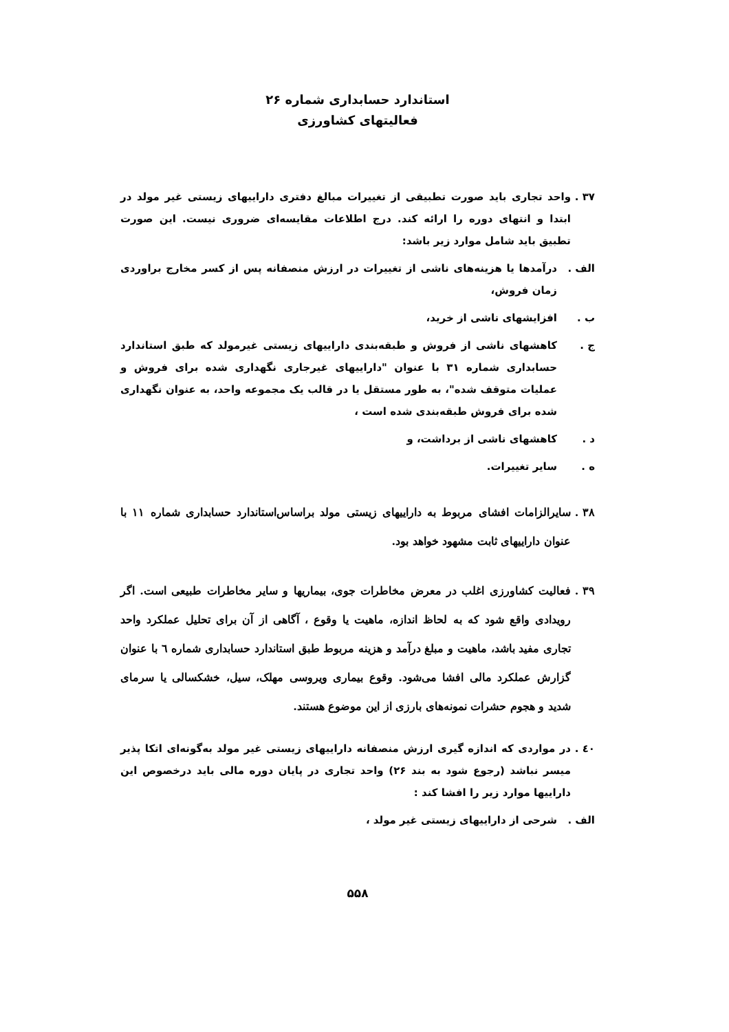استاندارد حسابداری شماره ۲۶
فعالیتهای کشاورزی
۳۷ .
واحد تجاری باید صورت تطبیقی از تغییرات مبالغ دفتری داراییهای زیستی غیر مولد در ابتدا و انتهای دوره را ارائه کند. درج اطلاعات مقایسه‌ای ضروری نیست. این صورت تطبیق باید شامل موارد زیر باشد:
الف . درآمدها یا هزینه‌های ناشی از تغییرات در ارزش منصفانه پس از کسر مخارج براوردی زمان فروش،
ب . افزایشهای ناشی از خرید،
ج . کاهشهای ناشی از فروش و طبقه‌بندی داراییهای زیستی غیرمولد که طبق استاندارد حسابداری شماره ۳۱ با عنوان "داراییهای غیرجاری نگهداری شده برای فروش و عملیات متوقف شده"، به طور مستقل یا در قالب یک مجموعه واحد، به عنوان نگهداری شده برای فروش طبقه‌بندی شده است ،
د . کاهشهای ناشی از برداشت، و
ه . سایر تغییرات.
۳۸ .
سایرالزامات افشای مربوط به داراییهای زیستی مولد براساس‌استاندارد حسابداری شماره ۱۱ با عنوان داراییهای ثابت مشهود خواهد بود.
۳۹ .
فعالیت کشاورزی اغلب در معرض مخاطرات جوی، بیماریها و سایر مخاطرات طبیعی است. اگر رویدادی واقع شود که به لحاظ اندازه، ماهیت یا وقوع ، آگاهی از آن برای تحلیل عملکرد واحد تجاری مفید باشد، ماهیت و مبلغ درآمد و هزینه مربوط طبق استاندارد حسابداری شماره ٦ با عنوان گزارش عملکرد مالی افشا می‌شود. وقوع بیماری ویروسی مهلک، سیل، خشکسالی یا سرمای شدید و هجوم حشرات نمونه‌های بارزی از این موضوع هستند.
٤٠ .
در مواردی که اندازه گیری ارزش منصفانه داراییهای زیستی غیر مولد به‌گونه‌ای اتکا پذیر میسر نباشد (رجوع شود به بند ۲۶) واحد تجاری در پایان دوره مالی باید درخصوص این داراییها موارد زیر را افشا کند :
الف . شرحی از داراییهای زیستی غیر مولد ،
۵۵۸